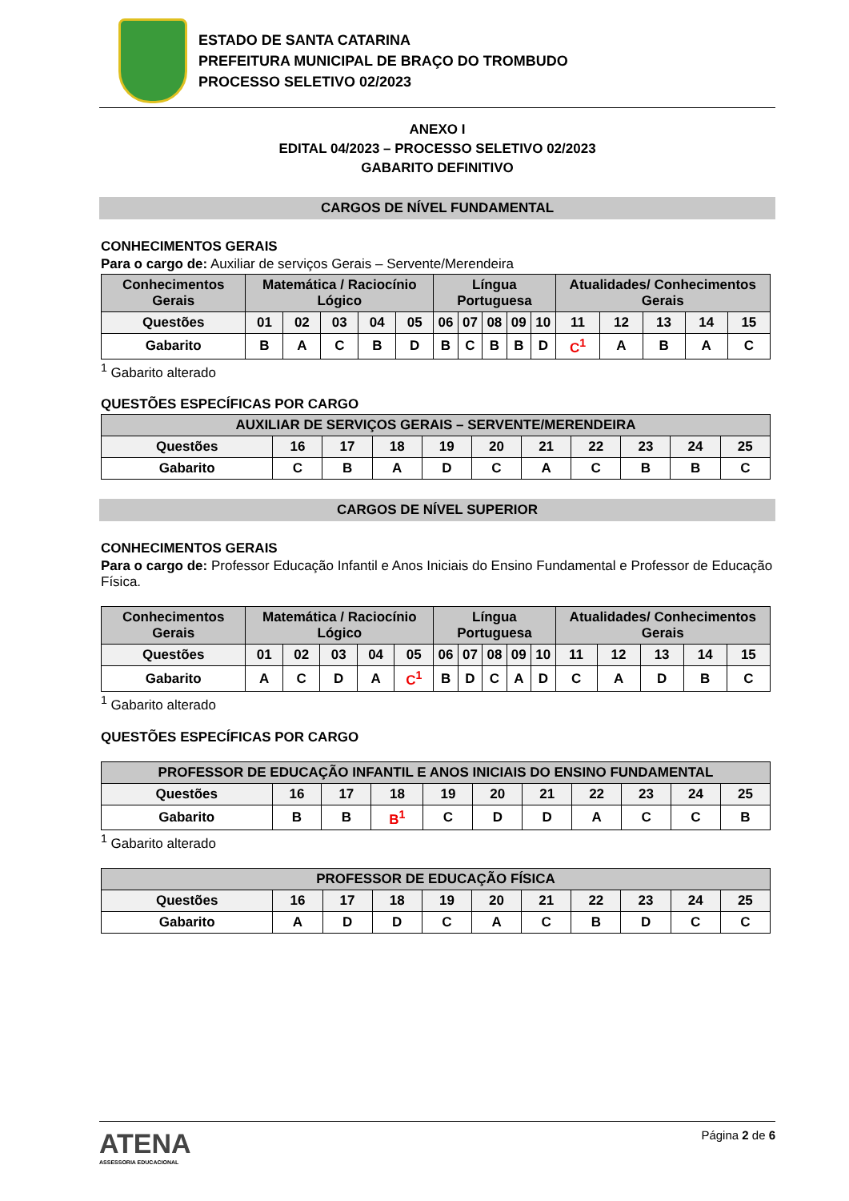ESTADO DE SANTA CATARINA
PREFEITURA MUNICIPAL DE BRAÇO DO TROMBUDO
PROCESSO SELETIVO 02/2023
ANEXO I
EDITAL 04/2023 – PROCESSO SELETIVO 02/2023
GABARITO DEFINITIVO
CARGOS DE NÍVEL FUNDAMENTAL
CONHECIMENTOS GERAIS
Para o cargo de: Auxiliar de serviços Gerais – Servente/Merendeira
| Conhecimentos Gerais | Matemática / Raciocínio Lógico | | | | | Língua Portuguesa | | | | | Atualidades/ Conhecimentos Gerais | | | | |
| --- | --- | --- | --- | --- | --- | --- | --- | --- | --- | --- | --- | --- | --- | --- | --- |
| Questões | 01 | 02 | 03 | 04 | 05 | 06 | 07 | 08 | 09 | 10 | 11 | 12 | 13 | 14 | 15 |
| Gabarito | B | A | C | B | D | B | C | B | B | D | C<sup>1</sup> | A | B | A | C |
<sup>1</sup> Gabarito alterado
QUESTÕES ESPECÍFICAS POR CARGO
| AUXILIAR DE SERVIÇOS GERAIS – SERVENTE/MERENDEIRA | | | | | | | | | | |
| --- | --- | --- | --- | --- | --- | --- | --- | --- | --- | --- |
| Questões | 16 | 17 | 18 | 19 | 20 | 21 | 22 | 23 | 24 | 25 |
| Gabarito | C | B | A | D | C | A | C | B | B | C |
CARGOS DE NÍVEL SUPERIOR
CONHECIMENTOS GERAIS
Para o cargo de: Professor Educação Infantil e Anos Iniciais do Ensino Fundamental e Professor de Educação Física.
| Conhecimentos Gerais | Matemática / Raciocínio Lógico | | | | | Língua Portuguesa | | | | | Atualidades/ Conhecimentos Gerais | | | | |
| --- | --- | --- | --- | --- | --- | --- | --- | --- | --- | --- | --- | --- | --- | --- | --- |
| Questões | 01 | 02 | 03 | 04 | 05 | 06 | 07 | 08 | 09 | 10 | 11 | 12 | 13 | 14 | 15 |
| Gabarito | A | C | D | A | C<sup>1</sup> | B | D | C | A | D | C | A | D | B | C |
<sup>1</sup> Gabarito alterado
QUESTÕES ESPECÍFICAS POR CARGO
| PROFESSOR DE EDUCAÇÃO INFANTIL E ANOS INICIAIS DO ENSINO FUNDAMENTAL | | | | | | | | | | |
| --- | --- | --- | --- | --- | --- | --- | --- | --- | --- | --- |
| Questões | 16 | 17 | 18 | 19 | 20 | 21 | 22 | 23 | 24 | 25 |
| Gabarito | B | B | B<sup>1</sup> | C | D | D | A | C | C | B |
<sup>1</sup> Gabarito alterado
| PROFESSOR DE EDUCAÇÃO FÍSICA | | | | | | | | | | |
| --- | --- | --- | --- | --- | --- | --- | --- | --- | --- | --- |
| Questões | 16 | 17 | 18 | 19 | 20 | 21 | 22 | 23 | 24 | 25 |
| Gabarito | A | D | D | C | A | C | B | D | C | C |
ATENA
ASSESSORIA EDUCACIONAL
Página 2 de 6